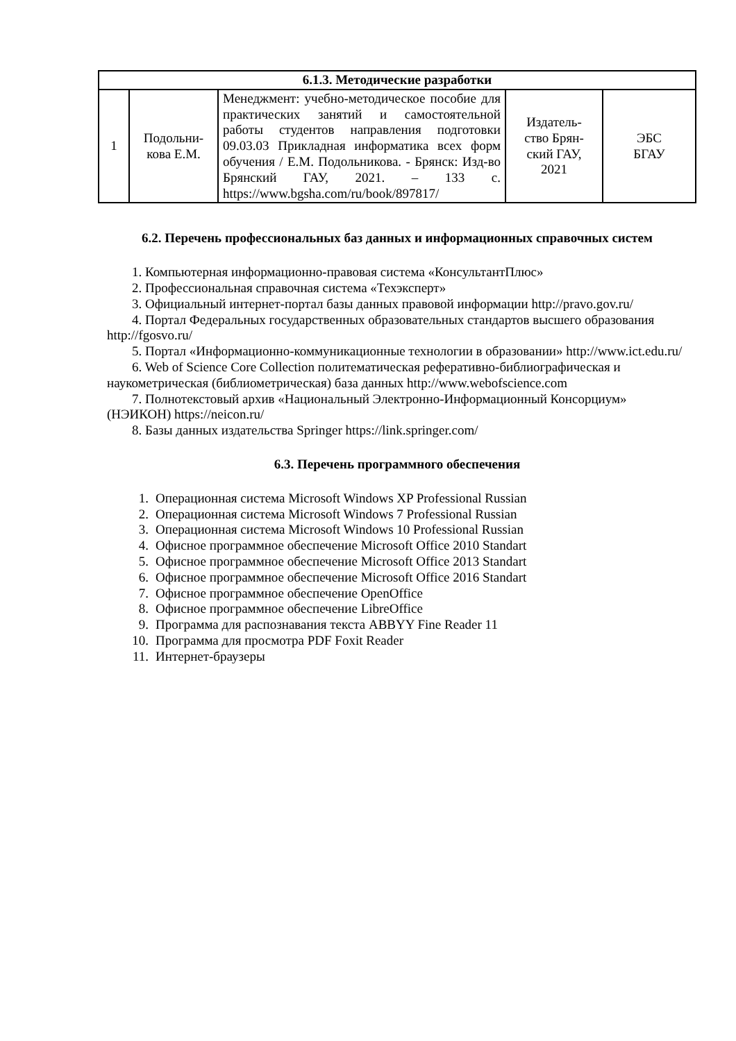| 6.1.3. Методические разработки | | | | |
| --- | --- | --- | --- | --- |
| 1 | Подольни- кова Е.М. | Менеджмент: учебно-методическое пособие для практических занятий и самостоятельной работы студентов направления подготовки 09.03.03 Прикладная информатика всех форм обучения / Е.М. Подольникова. - Брянск: Изд-во Брянский ГАУ, 2021. – 133 с. https://www.bgsha.com/ru/book/897817/ | Издатель- ство Брян- ский ГАУ, 2021 | ЭБС БГАУ |
6.2. Перечень профессиональных баз данных и информационных справочных систем
1. Компьютерная информационно-правовая система «КонсультантПлюс»
2. Профессиональная справочная система «Техэксперт»
3. Официальный интернет-портал базы данных правовой информации http://pravo.gov.ru/
4. Портал Федеральных государственных образовательных стандартов высшего образования http://fgosvo.ru/
5. Портал «Информационно-коммуникационные технологии в образовании» http://www.ict.edu.ru/
6. Web of Science Core Collection политематическая реферативно-библиографическая и наукометрическая (библиометрическая) база данных http://www.webofscience.com
7. Полнотекстовый архив «Национальный Электронно-Информационный Консорциум» (НЭИКОН) https://neicon.ru/
8. Базы данных издательства Springer https://link.springer.com/
6.3. Перечень программного обеспечения
1. Операционная система Microsoft Windows XP Professional Russian
2. Операционная система Microsoft Windows 7 Professional Russian
3. Операционная система Microsoft Windows 10 Professional Russian
4. Офисное программное обеспечение Microsoft Office 2010 Standart
5. Офисное программное обеспечение Microsoft Office 2013 Standart
6. Офисное программное обеспечение Microsoft Office 2016 Standart
7. Офисное программное обеспечение OpenOffice
8. Офисное программное обеспечение LibreOffice
9. Программа для распознавания текста ABBYY Fine Reader 11
10. Программа для просмотра PDF Foxit Reader
11. Интернет-браузеры